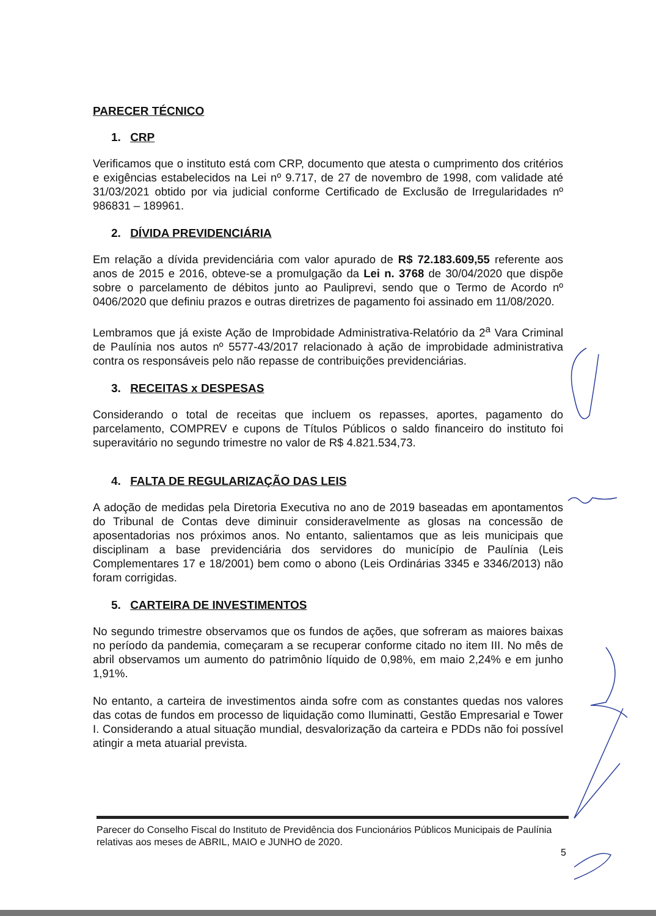PARECER TÉCNICO
1. CRP
Verificamos que o instituto está com CRP, documento que atesta o cumprimento dos critérios e exigências estabelecidos na Lei nº 9.717, de 27 de novembro de 1998, com validade até 31/03/2021 obtido por via judicial conforme Certificado de Exclusão de Irregularidades nº 986831 – 189961.
2. DÍVIDA PREVIDENCIÁRIA
Em relação a dívida previdenciária com valor apurado de R$ 72.183.609,55 referente aos anos de 2015 e 2016, obteve-se a promulgação da Lei n. 3768 de 30/04/2020 que dispõe sobre o parcelamento de débitos junto ao Pauliprevi, sendo que o Termo de Acordo nº 0406/2020 que definiu prazos e outras diretrizes de pagamento foi assinado em 11/08/2020.
Lembramos que já existe Ação de Improbidade Administrativa-Relatório da 2<sup>a</sup> Vara Criminal de Paulínia nos autos nº 5577-43/2017 relacionado à ação de improbidade administrativa contra os responsáveis pelo não repasse de contribuições previdenciárias.
3. RECEITAS x DESPESAS
Considerando o total de receitas que incluem os repasses, aportes, pagamento do parcelamento, COMPREV e cupons de Títulos Públicos o saldo financeiro do instituto foi superavitário no segundo trimestre no valor de R$ 4.821.534,73.
4. FALTA DE REGULARIZAÇÃO DAS LEIS
A adoção de medidas pela Diretoria Executiva no ano de 2019 baseadas em apontamentos do Tribunal de Contas deve diminuir consideravelmente as glosas na concessão de aposentadorias nos próximos anos. No entanto, salientamos que as leis municipais que disciplinam a base previdenciária dos servidores do município de Paulínia (Leis Complementares 17 e 18/2001) bem como o abono (Leis Ordinárias 3345 e 3346/2013) não foram corrigidas.
5. CARTEIRA DE INVESTIMENTOS
No segundo trimestre observamos que os fundos de ações, que sofreram as maiores baixas no período da pandemia, começaram a se recuperar conforme citado no item III. No mês de abril observamos um aumento do patrimônio líquido de 0,98%, em maio 2,24% e em junho 1,91%.
No entanto, a carteira de investimentos ainda sofre com as constantes quedas nos valores das cotas de fundos em processo de liquidação como Iluminatti, Gestão Empresarial e Tower I. Considerando a atual situação mundial, desvalorização da carteira e PDDs não foi possível atingir a meta atuarial prevista.
Parecer do Conselho Fiscal do Instituto de Previdência dos Funcionários Públicos Municipais de Paulínia relativas aos meses de ABRIL, MAIO e JUNHO de 2020.
5